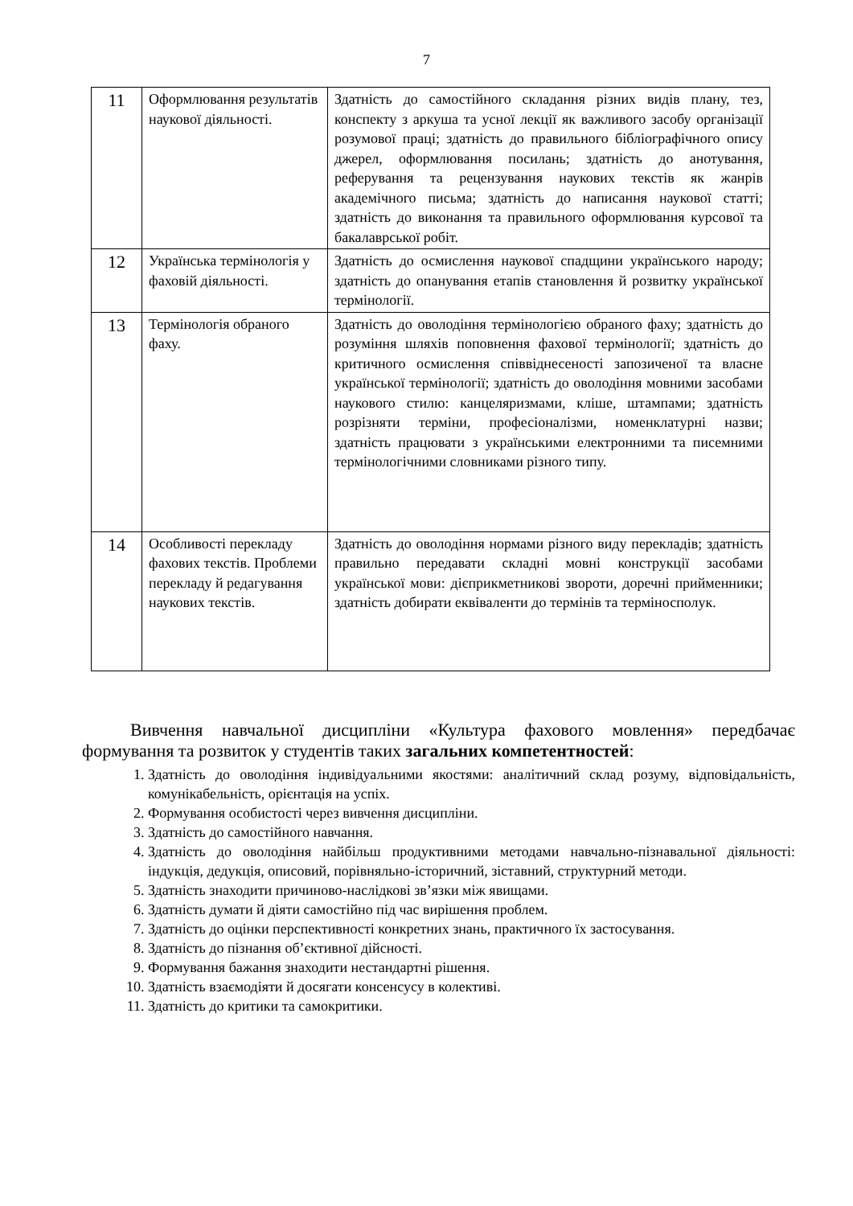7
| 11 | Оформлювання результатів наукової діяльності. | Здатність до самостійного складання різних видів плану, тез, конспекту з аркуша та усної лекції як важливого засобу організації розумової праці; здатність до правильного бібліографічного опису джерел, оформлювання посилань; здатність до анотування, реферування та рецензування наукових текстів як жанрів академічного письма; здатність до написання наукової статті; здатність до виконання та правильного оформлювання курсової та бакалаврської робіт. |
| 12 | Українська термінологія у фаховій діяльності. | Здатність до осмислення наукової спадщини українського народу; здатність до опанування етапів становлення й розвитку української термінології. |
| 13 | Термінологія обраного фаху. | Здатність до оволодіння термінологією обраного фаху; здатність до розуміння шляхів поповнення фахової термінології; здатність до критичного осмислення співвіднесеності запозиченої та власне української термінології; здатність до оволодіння мовними засобами наукового стилю: канцеляризмами, кліше, штампами; здатність розрізняти терміни, професіоналізми, номенклатурні назви; здатність працювати з українськими електронними та писемними термінологічними словниками різного типу. |
| 14 | Особливості перекладу фахових текстів. Проблеми перекладу й редагування наукових текстів. | Здатність до оволодіння нормами різного виду перекладів; здатність правильно передавати складні мовні конструкції засобами української мови: дієприкметникові звороти, доречні прийменники; здатність добирати еквіваленти до термінів та терміносполук. |
Вивчення навчальної дисципліни «Культура фахового мовлення» передбачає формування та розвиток у студентів таких загальних компетентностей:
1. Здатність до оволодіння індивідуальними якостями: аналітичний склад розуму, відповідальність, комунікабельність, орієнтація на успіх.
2. Формування особистості через вивчення дисципліни.
3. Здатність до самостійного навчання.
4. Здатність до оволодіння найбільш продуктивними методами навчально-пізнавальної діяльності: індукція, дедукція, описовий, порівняльно-історичний, зіставний, структурний методи.
5. Здатність знаходити причиново-наслідкові зв’язки між явищами.
6. Здатність думати й діяти самостійно під час вирішення проблем.
7. Здатність до оцінки перспективності конкретних знань, практичного їх застосування.
8. Здатність до пізнання об’єктивної дійсності.
9. Формування бажання знаходити нестандартні рішення.
10. Здатність взаємодіяти й досягати консенсусу в колективі.
11. Здатність до критики та самокритики.